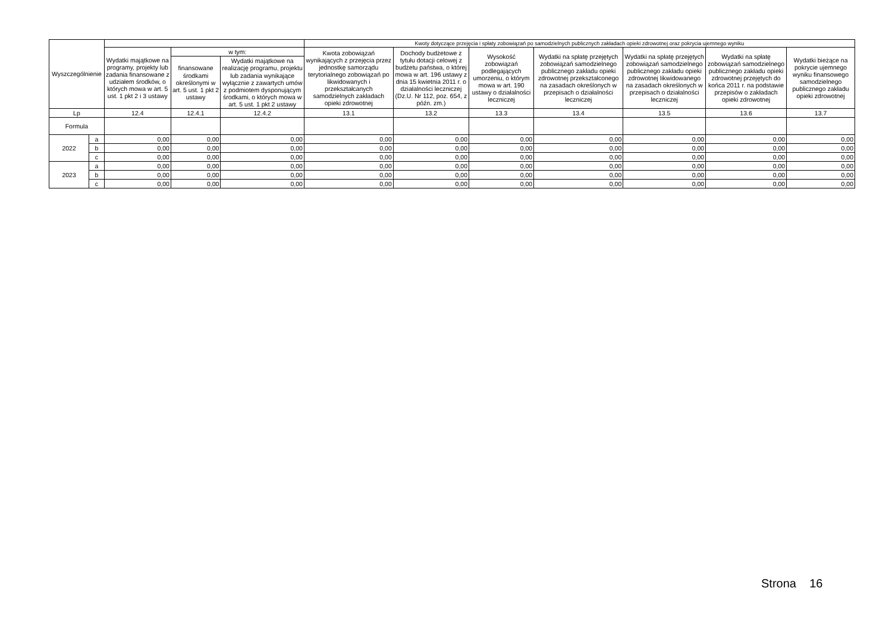| Wyszczególnienie | | | | | Kwoty dotyczące przejęcia i spłaty zobowiązań po samodzielnych publicznych zakładach opieki zdrowotnej oraz pokrycia ujemnego wyniku | | | | | | |
| --- | --- | --- | --- | --- | --- | --- | --- | --- | --- | --- | --- |
| | | Wydatki majątkowe na programy, projekty lub zadania finansowane z udziałem środków, o których mowa w art. 5 ust. 1 pkt 2 i 3 ustawy | w tym: | | Kwota zobowiązań wynikających z przejęcia przez jednostkę samorządu terytorialnego zobowiązań po likwidowanych i przekształcanych samodzielnych zakładach opieki zdrowotnej | Dochody budżetowe z tytułu dotacji celowej z budżetu państwa, o której mowa w art. 196 ustawy z dnia 15 kwietnia 2011 r. o działalności leczniczej (Dz.U. Nr 112, poz. 654, z późn. zm.) | Wysokość zobowiązań podlegających umorzeniu, o którym mowa w art. 190 ustawy o działalności leczniczej | Wydatki na spłatę przejętych zobowiązań samodzielnego publicznego zakładu opieki zdrowotnej przekształconego na zasadach określonych w przepisach o działalności leczniczej | Wydatki na spłatę przejętych zobowiązań samodzielnego publicznego zakładu opieki zdrowotnej likwidowanego na zasadach określonych w przepisach o działalności leczniczej | Wydatki na spłatę zobowiązań samodzielnego publicznego zakładu opieki zdrowotnej przejętych do końca 2011 r. na podstawie przepisów o zakładach opieki zdrowotnej | Wydatki bieżące na pokrycie ujemnego wyniku finansowego samodzielnego publicznego zakładu opieki zdrowotnej |
| | | | finansowane środkami określonymi w art. 5 ust. 1 pkt 2 ustawy | Wydatki majątkowe na realizację programu, projektu lub zadania wynikające wyłącznie z zawartych umów z podmiotem dysponującym środkami, o których mowa w art. 5 ust. 1 pkt 2 ustawy | | | | | | | |
| Lp | | 12.4 | 12.4.1 | 12.4.2 | 13.1 | 13.2 | 13.3 | 13.4 | 13.5 | 13.6 | 13.7 |
| Formula | | | | | | | | | | | |
| 2022 | a | 0,00 | 0,00 | 0,00 | 0,00 | 0,00 | 0,00 | 0,00 | 0,00 | 0,00 | 0,00 |
| | b | 0,00 | 0,00 | 0,00 | 0,00 | 0,00 | 0,00 | 0,00 | 0,00 | 0,00 | 0,00 |
| | c | 0,00 | 0,00 | 0,00 | 0,00 | 0,00 | 0,00 | 0,00 | 0,00 | 0,00 | 0,00 |
| 2023 | a | 0,00 | 0,00 | 0,00 | 0,00 | 0,00 | 0,00 | 0,00 | 0,00 | 0,00 | 0,00 |
| | b | 0,00 | 0,00 | 0,00 | 0,00 | 0,00 | 0,00 | 0,00 | 0,00 | 0,00 | 0,00 |
| | c | 0,00 | 0,00 | 0,00 | 0,00 | 0,00 | 0,00 | 0,00 | 0,00 | 0,00 | 0,00 |
Strona 16